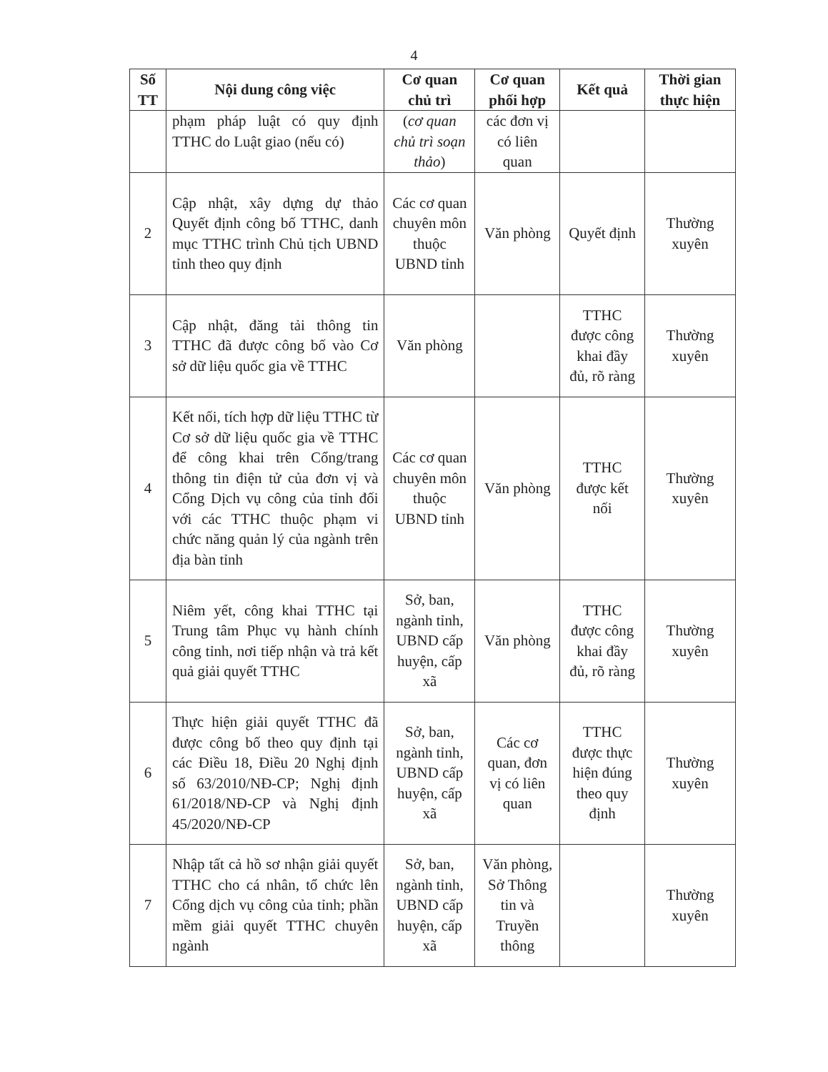4
| Số TT | Nội dung công việc | Cơ quan chủ trì | Cơ quan phối hợp | Kết quả | Thời gian thực hiện |
| --- | --- | --- | --- | --- | --- |
| | phạm pháp luật có quy định TTHC do Luật giao (nếu có) | ( cơ quan chủ trì soạn thảo ) | các đơn vị có liên quan | | |
| 2 | Cập nhật, xây dựng dự thảo Quyết định công bố TTHC, danh mục TTHC trình Chủ tịch UBND tỉnh theo quy định | Các cơ quan chuyên môn thuộc UBND tỉnh | Văn phòng | Quyết định | Thường xuyên |
| 3 | Cập nhật, đăng tải thông tin TTHC đã được công bố vào Cơ sở dữ liệu quốc gia về TTHC | Văn phòng | | TTHC được công khai đầy đủ, rõ ràng | Thường xuyên |
| 4 | Kết nối, tích hợp dữ liệu TTHC từ Cơ sở dữ liệu quốc gia về TTHC để công khai trên Cổng/trang thông tin điện tử của đơn vị và Cổng Dịch vụ công của tỉnh đối với các TTHC thuộc phạm vi chức năng quản lý của ngành trên địa bàn tỉnh | Các cơ quan chuyên môn thuộc UBND tỉnh | Văn phòng | TTHC được kết nối | Thường xuyên |
| 5 | Niêm yết, công khai TTHC tại Trung tâm Phục vụ hành chính công tỉnh, nơi tiếp nhận và trả kết quả giải quyết TTHC | Sở, ban, ngành tỉnh, UBND cấp huyện, cấp xã | Văn phòng | TTHC được công khai đầy đủ, rõ ràng | Thường xuyên |
| 6 | Thực hiện giải quyết TTHC đã được công bố theo quy định tại các Điều 18, Điều 20 Nghị định số 63/2010/NĐ-CP; Nghị định 61/2018/NĐ-CP và Nghị định 45/2020/NĐ-CP | Sở, ban, ngành tỉnh, UBND cấp huyện, cấp xã | Các cơ quan, đơn vị có liên quan | TTHC được thực hiện đúng theo quy định | Thường xuyên |
| 7 | Nhập tất cả hồ sơ nhận giải quyết TTHC cho cá nhân, tổ chức lên Cổng dịch vụ công của tỉnh; phần mềm giải quyết TTHC chuyên ngành | Sở, ban, ngành tỉnh, UBND cấp huyện, cấp xã | Văn phòng, Sở Thông tin và Truyền thông | | Thường xuyên |